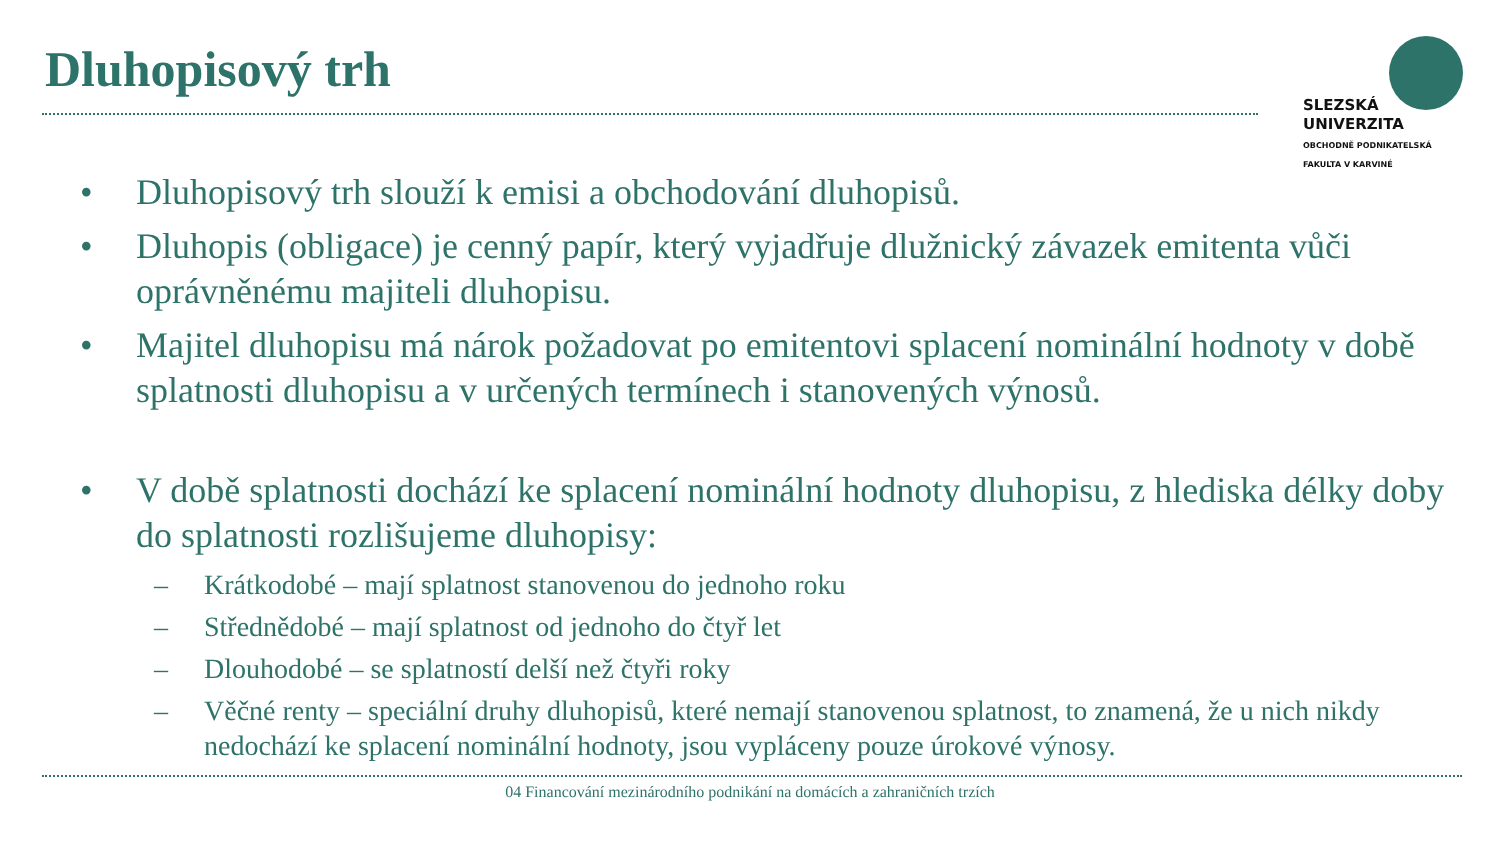Dluhopisový trh
SLEZSKÁ
UNIVERZITA
OBCHODNĚ PODNIKATELSKÁ
FAKULTA V KARVINÉ
• Dluhopisový trh slouží k emisi a obchodování dluhopisů.
• Dluhopis (obligace) je cenný papír, který vyjadřuje dlužnický závazek emitenta vůči oprávněnému majiteli dluhopisu.
• Majitel dluhopisu má nárok požadovat po emitentovi splacení nominální hodnoty v době splatnosti dluhopisu a v určených termínech i stanovených výnosů.
• V době splatnosti dochází ke splacení nominální hodnoty dluhopisu, z hlediska délky doby do splatnosti rozlišujeme dluhopisy:
– Krátkodobé – mají splatnost stanovenou do jednoho roku
– Střednědobé – mají splatnost od jednoho do čtyř let
– Dlouhodobé – se splatností delší než čtyři roky
– Věčné renty – speciální druhy dluhopisů, které nemají stanovenou splatnost, to znamená, že u nich nikdy nedochází ke splacení nominální hodnoty, jsou vypláceny pouze úrokové výnosy.
04 Financování mezinárodního podnikání na domácích a zahraničních trzích